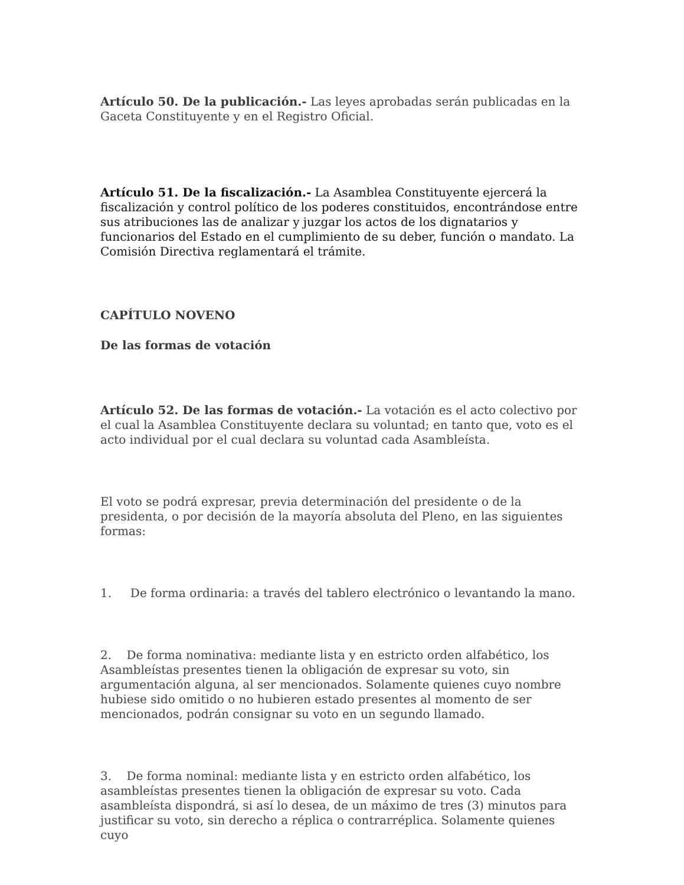Artículo 50. De la publicación.- Las leyes aprobadas serán publicadas en la Gaceta Constituyente y en el Registro Oficial.
Artículo 51. De la fiscalización.- La Asamblea Constituyente ejercerá la fiscalización y control político de los poderes constituidos, encontrándose entre sus atribuciones las de analizar y juzgar los actos de los dignatarios y funcionarios del Estado en el cumplimiento de su deber, función o mandato. La Comisión Directiva reglamentará el trámite.
CAPÍTULO NOVENO
De las formas de votación
Artículo 52. De las formas de votación.- La votación es el acto colectivo por el cual la Asamblea Constituyente declara su voluntad; en tanto que, voto es el acto individual por el cual declara su voluntad cada Asambleísta.
El voto se podrá expresar, previa determinación del presidente o de la presidenta, o por decisión de la mayoría absoluta del Pleno, en las siguientes formas:
1. De forma ordinaria: a través del tablero electrónico o levantando la mano.
2. De forma nominativa: mediante lista y en estricto orden alfabético, los Asambleístas presentes tienen la obligación de expresar su voto, sin argumentación alguna, al ser mencionados. Solamente quienes cuyo nombre hubiese sido omitido o no hubieren estado presentes al momento de ser mencionados, podrán consignar su voto en un segundo llamado.
3. De forma nominal: mediante lista y en estricto orden alfabético, los asambleístas presentes tienen la obligación de expresar su voto. Cada asambleísta dispondrá, si así lo desea, de un máximo de tres (3) minutos para justificar su voto, sin derecho a réplica o contrarréplica. Solamente quienes cuyo